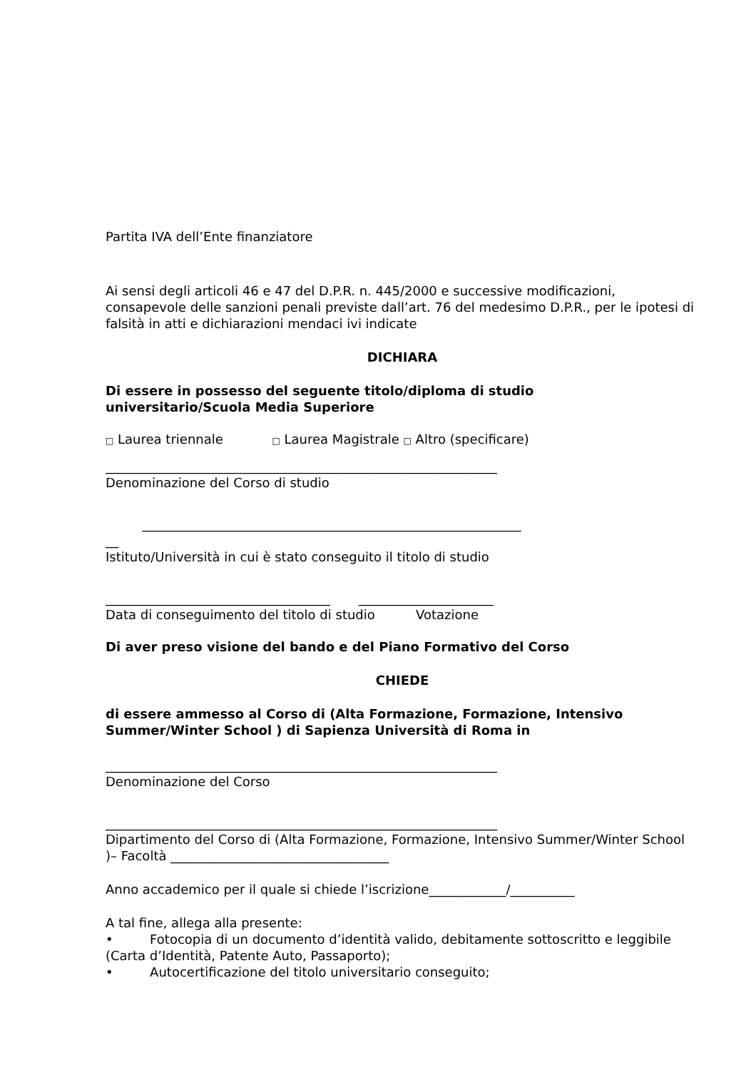Partita IVA dell’Ente finanziatore
Ai sensi degli articoli 46 e 47 del D.P.R. n. 445/2000 e successive modificazioni, consapevole delle sanzioni penali previste dall’art. 76 del medesimo D.P.R., per le ipotesi di falsità in atti e dichiarazioni mendaci ivi indicate
DICHIARA
Di essere in possesso del seguente titolo/diploma di studio
universitario/Scuola Media Superiore
□ Laurea triennale □ Laurea Magistrale □ Altro (specificare)
_____________________________________________________________
Denominazione del Corso di studio
___________________________________________________________
__
Istituto/Università in cui è stato conseguito il titolo di studio
___________________________________ _____________________
Data di conseguimento del titolo di studio Votazione
Di aver preso visione del bando e del Piano Formativo del Corso
CHIEDE
di essere ammesso al Corso di (Alta Formazione, Formazione, Intensivo Summer/Winter School ) di Sapienza Università di Roma in
_____________________________________________________________
Denominazione del Corso
_____________________________________________________________
Dipartimento del Corso di (Alta Formazione, Formazione, Intensivo Summer/Winter School )– Facoltà __________________________________
Anno accademico per il quale si chiede l’iscrizione____________/__________
A tal fine, allega alla presente:
• Fotocopia di un documento d’identità valido, debitamente sottoscritto e leggibile (Carta d’Identità, Patente Auto, Passaporto);
• Autocertificazione del titolo universitario conseguito;